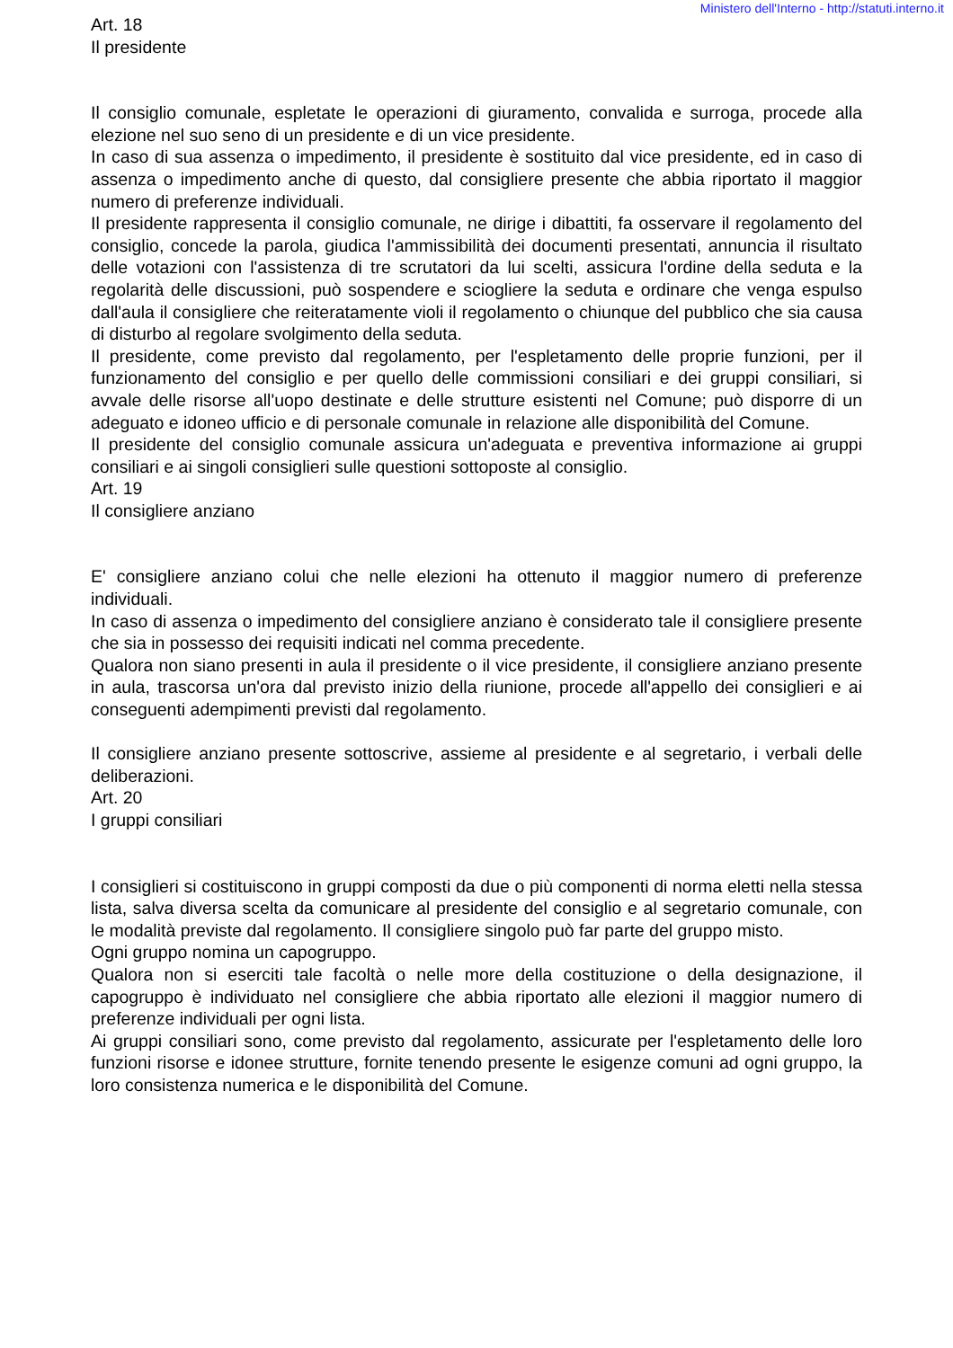Ministero dell'Interno - http://statuti.interno.it
Art. 18
Il presidente
Il consiglio comunale, espletate le operazioni di giuramento, convalida e surroga, procede alla elezione nel suo seno di un presidente e di un vice presidente.
In caso di sua assenza o impedimento, il presidente è sostituito dal vice presidente, ed in caso di assenza o impedimento anche di questo, dal consigliere presente che abbia riportato il maggior numero di preferenze individuali.
Il presidente rappresenta il consiglio comunale, ne dirige i dibattiti, fa osservare il regolamento del consiglio, concede la parola, giudica l'ammissibilità dei documenti presentati, annuncia il risultato delle votazioni con l'assistenza di tre scrutatori da lui scelti, assicura l'ordine della seduta e la regolarità delle discussioni, può sospendere e sciogliere la seduta e ordinare che venga espulso dall'aula il consigliere che reiteratamente violi il regolamento o chiunque del pubblico che sia causa di disturbo al regolare svolgimento della seduta.
Il presidente, come previsto dal regolamento, per l'espletamento delle proprie funzioni, per il funzionamento del consiglio e per quello delle commissioni consiliari e dei gruppi consiliari, si avvale delle risorse all'uopo destinate e delle strutture esistenti nel Comune; può disporre di un adeguato e idoneo ufficio e di personale comunale in relazione alle disponibilità del Comune.
Il presidente del consiglio comunale assicura un'adeguata e preventiva informazione ai gruppi consiliari e ai singoli consiglieri sulle questioni sottoposte al consiglio.
Art. 19
Il consigliere anziano
E' consigliere anziano colui che nelle elezioni ha ottenuto il maggior numero di preferenze individuali.
In caso di assenza o impedimento del consigliere anziano è considerato tale il consigliere presente che sia in possesso dei requisiti indicati nel comma precedente.
Qualora non siano presenti in aula il presidente o il vice presidente, il consigliere anziano presente in aula, trascorsa un'ora dal previsto inizio della riunione, procede all'appello dei consiglieri e ai conseguenti adempimenti previsti dal regolamento.
Il consigliere anziano presente sottoscrive, assieme al presidente e al segretario, i verbali delle deliberazioni.
Art. 20
I gruppi consiliari
I consiglieri si costituiscono in gruppi composti da due o più componenti di norma eletti nella stessa lista, salva diversa scelta da comunicare al presidente del consiglio e al segretario comunale, con le modalità previste dal regolamento. Il consigliere singolo può far parte del gruppo misto.
Ogni gruppo nomina un capogruppo.
Qualora non si eserciti tale facoltà o nelle more della costituzione o della designazione, il capogruppo è individuato nel consigliere che abbia riportato alle elezioni il maggior numero di preferenze individuali per ogni lista.
Ai gruppi consiliari sono, come previsto dal regolamento, assicurate per l'espletamento delle loro funzioni risorse e idonee strutture, fornite tenendo presente le esigenze comuni ad ogni gruppo, la loro consistenza numerica e le disponibilità del Comune.